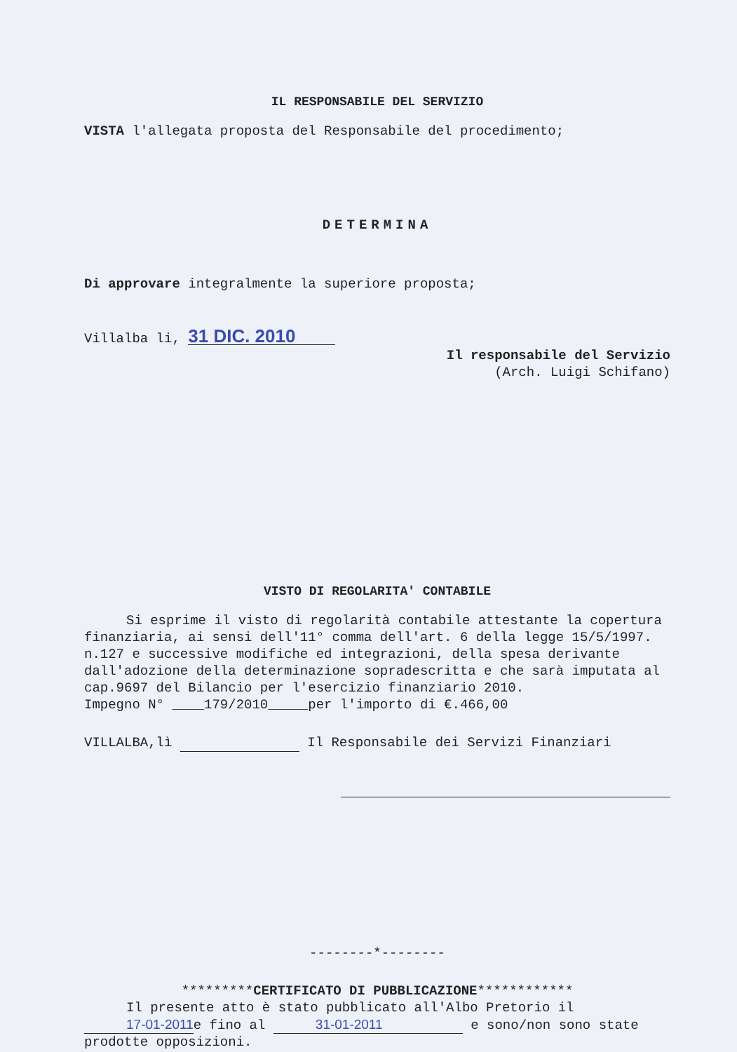IL RESPONSABILE DEL SERVIZIO
VISTA l'allegata proposta del Responsabile del procedimento;
DETERMINA
Di approvare integralmente la superiore proposta;
Villalba li, 31 DIC. 2010
Il responsabile del Servizio
(Arch. Luigi Schifano)
VISTO DI REGOLARITA' CONTABILE
Si esprime il visto di regolarità contabile attestante la copertura finanziaria, ai sensi dell'11° comma dell'art. 6 della legge 15/5/1997. n.127 e successive modifiche ed integrazioni, della spesa derivante dall'adozione della determinazione sopradescritta e che sarà imputata al cap.9697 del Bilancio per l'esercizio finanziario 2010.
Impegno N° ____179/2010_____per l'importo di €.466,00
VILLALBA,lì Il Responsabile dei Servizi Finanziari
--------*--------
*********CERTIFICATO DI PUBBLICAZIONE************
Il presente atto è stato pubblicato all'Albo Pretorio il 17-01-2011e fino al 31-01-2011 e sono/non sono state prodotte opposizioni.